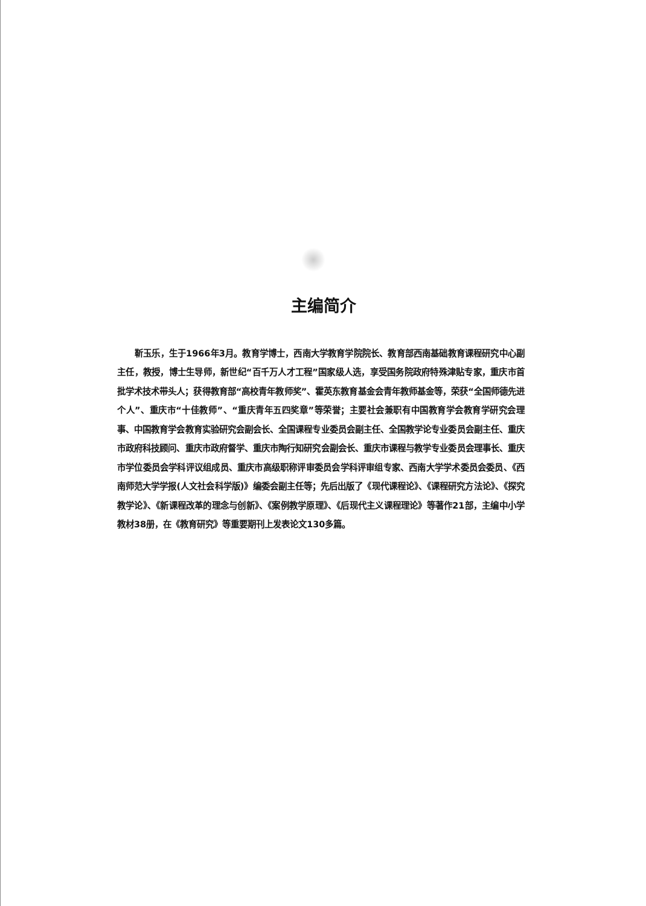主编简介
靳玉乐，生于1966年3月。教育学博士，西南大学教育学院院长、教育部西南基础教育课程研究中心副主任，教授，博士生导师，新世纪“百千万人才工程”国家级人选，享受国务院政府特殊津贴专家，重庆市首批学术技术带头人；获得教育部“高校青年教师奖”、霍英东教育基金会青年教师基金等，荣获“全国师德先进个人”、重庆市“十佳教师”、“重庆青年五四奖章”等荣誉；主要社会兼职有中国教育学会教育学研究会理事、中国教育学会教育实验研究会副会长、全国课程专业委员会副主任、全国教学论专业委员会副主任、重庆市政府科技顾问、重庆市政府督学、重庆市陶行知研究会副会长、重庆市课程与教学专业委员会理事长、重庆市学位委员会学科评议组成员、重庆市高级职称评审委员会学科评审组专家、西南大学学术委员会委员、《西南师范大学学报(人文社会科学版)》编委会副主任等；先后出版了《现代课程论》、《课程研究方法论》、《探究教学论》、《新课程改革的理念与创新》、《案例教学原理》、《后现代主义课程理论》等著作21部，主编中小学教材38册，在《教育研究》等重要期刊上发表论文130多篇。